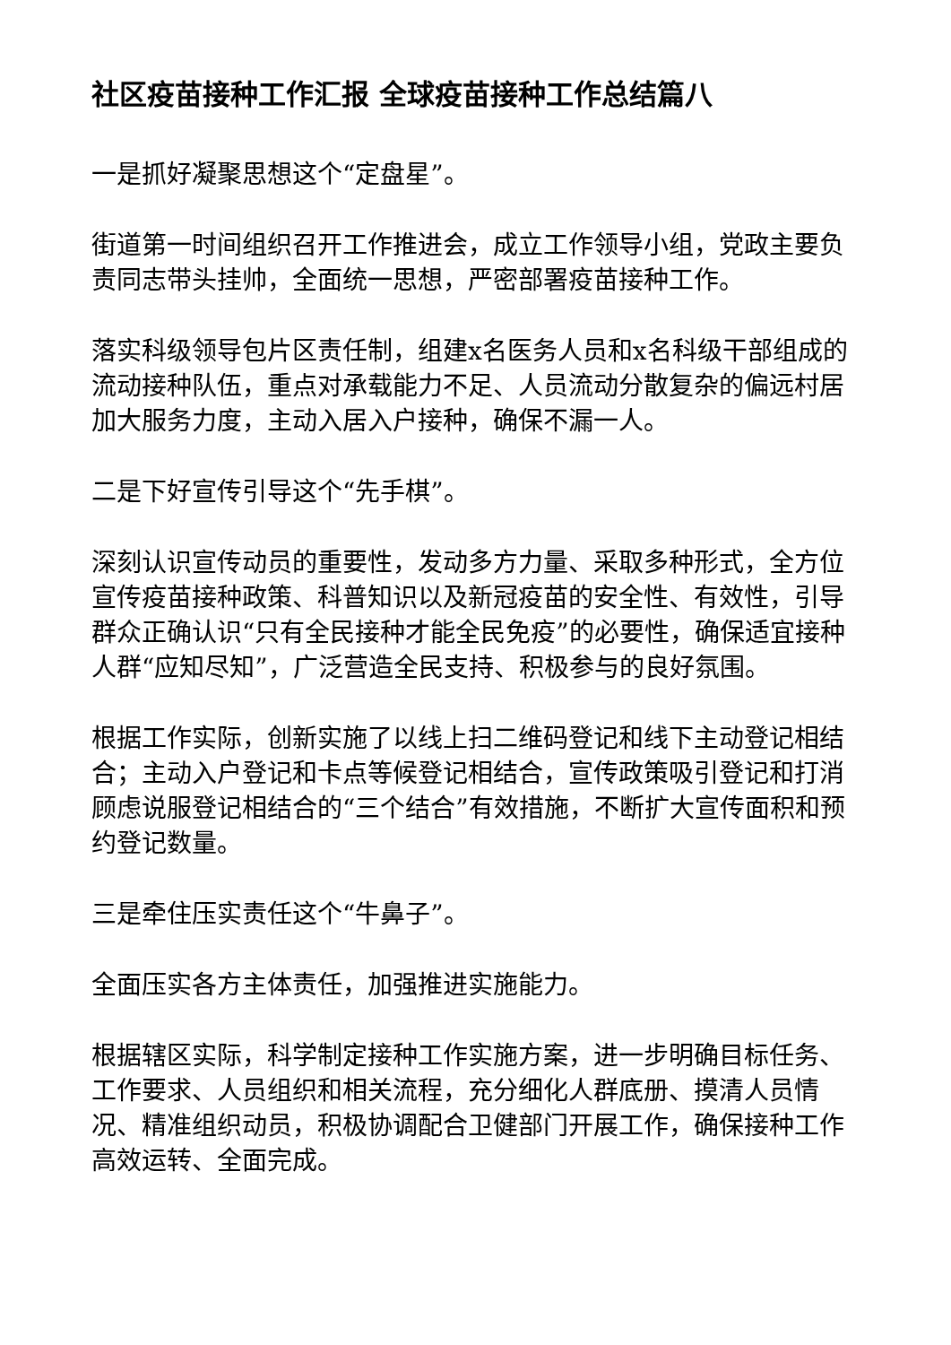社区疫苗接种工作汇报 全球疫苗接种工作总结篇八
一是抓好凝聚思想这个“定盘星”。
街道第一时间组织召开工作推进会，成立工作领导小组，党政主要负责同志带头挂帅，全面统一思想，严密部署疫苗接种工作。
落实科级领导包片区责任制，组建x名医务人员和x名科级干部组成的流动接种队伍，重点对承载能力不足、人员流动分散复杂的偏远村居加大服务力度，主动入居入户接种，确保不漏一人。
二是下好宣传引导这个“先手棋”。
深刻认识宣传动员的重要性，发动多方力量、采取多种形式，全方位宣传疫苗接种政策、科普知识以及新冠疫苗的安全性、有效性，引导群众正确认识“只有全民接种才能全民免疫”的必要性，确保适宜接种人群“应知尽知”，广泛营造全民支持、积极参与的良好氛围。
根据工作实际，创新实施了以线上扫二维码登记和线下主动登记相结合；主动入户登记和卡点等候登记相结合，宣传政策吸引登记和打消顾虑说服登记相结合的“三个结合”有效措施，不断扩大宣传面积和预约登记数量。
三是牵住压实责任这个“牛鼻子”。
全面压实各方主体责任，加强推进实施能力。
根据辖区实际，科学制定接种工作实施方案，进一步明确目标任务、工作要求、人员组织和相关流程，充分细化人群底册、摸清人员情况、精准组织动员，积极协调配合卫健部门开展工作，确保接种工作高效运转、全面完成。